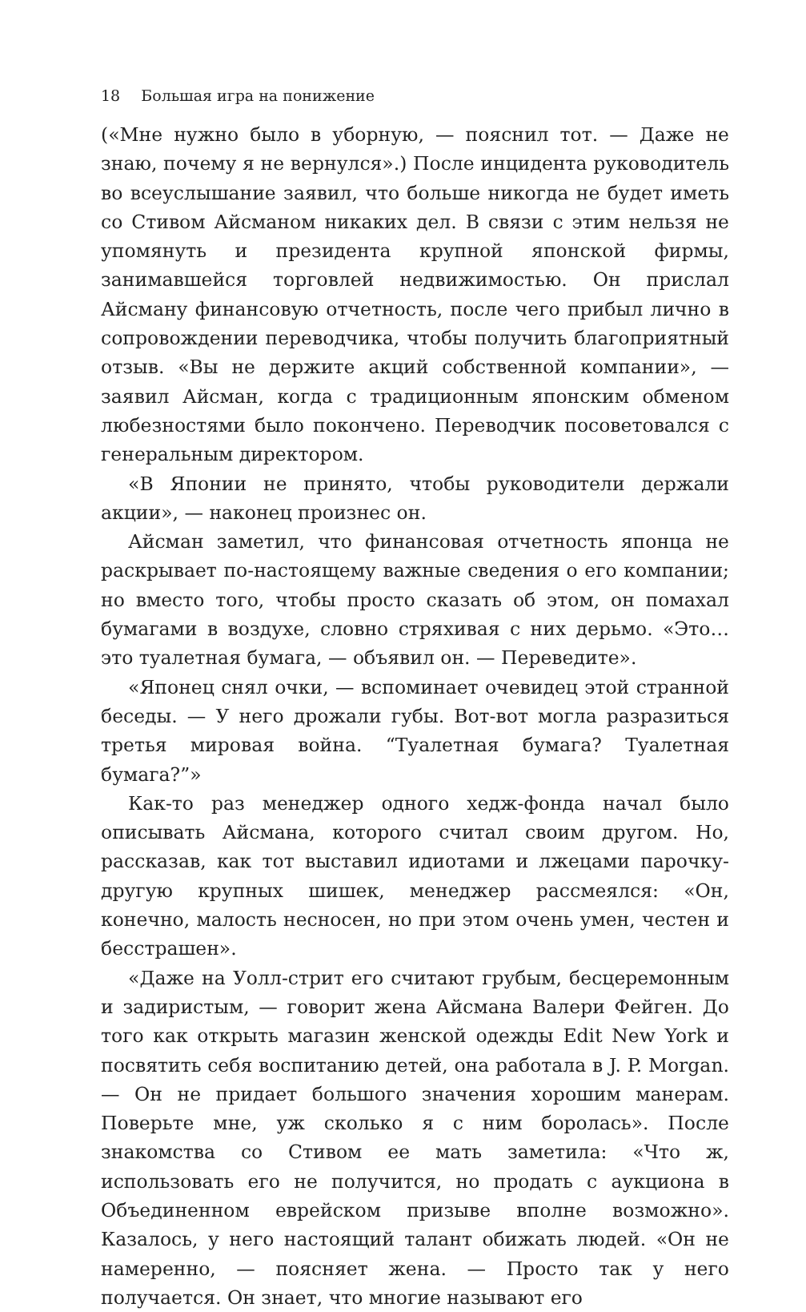18 Большая игра на понижение
(«Мне нужно было в уборную, — пояснил тот. — Даже не знаю, почему я не вернулся».) После инцидента руководитель во всеуслышание заявил, что больше никогда не будет иметь со Стивом Айсманом никаких дел. В связи с этим нельзя не упомянуть и президента крупной японской фирмы, занимавшейся торговлей недвижимостью. Он прислал Айсману финансовую отчетность, после чего прибыл лично в сопровождении переводчика, чтобы получить благоприятный отзыв. «Вы не держите акций собственной компании», — заявил Айсман, когда с традиционным японским обменом любезностями было покончено. Переводчик посоветовался с генеральным директором.
«В Японии не принято, чтобы руководители держали акции», — наконец произнес он.
Айсман заметил, что финансовая отчетность японца не раскрывает по-настоящему важные сведения о его компании; но вместо того, чтобы просто сказать об этом, он помахал бумагами в воздухе, словно стряхивая с них дерьмо. «Это… это туалетная бумага, — объявил он. — Переведите».
«Японец снял очки, — вспоминает очевидец этой странной беседы. — У него дрожали губы. Вот-вот могла разразиться третья мировая война. “Туалетная бумага? Туалетная бумага?”»
Как-то раз менеджер одного хедж-фонда начал было описывать Айсмана, которого считал своим другом. Но, рассказав, как тот выставил идиотами и лжецами парочку-другую крупных шишек, менеджер рассмеялся: «Он, конечно, малость несносен, но при этом очень умен, честен и бесстрашен».
«Даже на Уолл-стрит его считают грубым, бесцеремонным и задиристым, — говорит жена Айсмана Валери Фейген. До того как открыть магазин женской одежды Edit New York и посвятить себя воспитанию детей, она работала в J. P. Morgan. — Он не придает большого значения хорошим манерам. Поверьте мне, уж сколько я с ним боролась». После знакомства со Стивом ее мать заметила: «Что ж, использовать его не получится, но продать с аукциона в Объединенном еврейском призыве вполне возможно». Казалось, у него настоящий талант обижать людей. «Он не намеренно, — поясняет жена. — Просто так у него получается. Он знает, что многие называют его